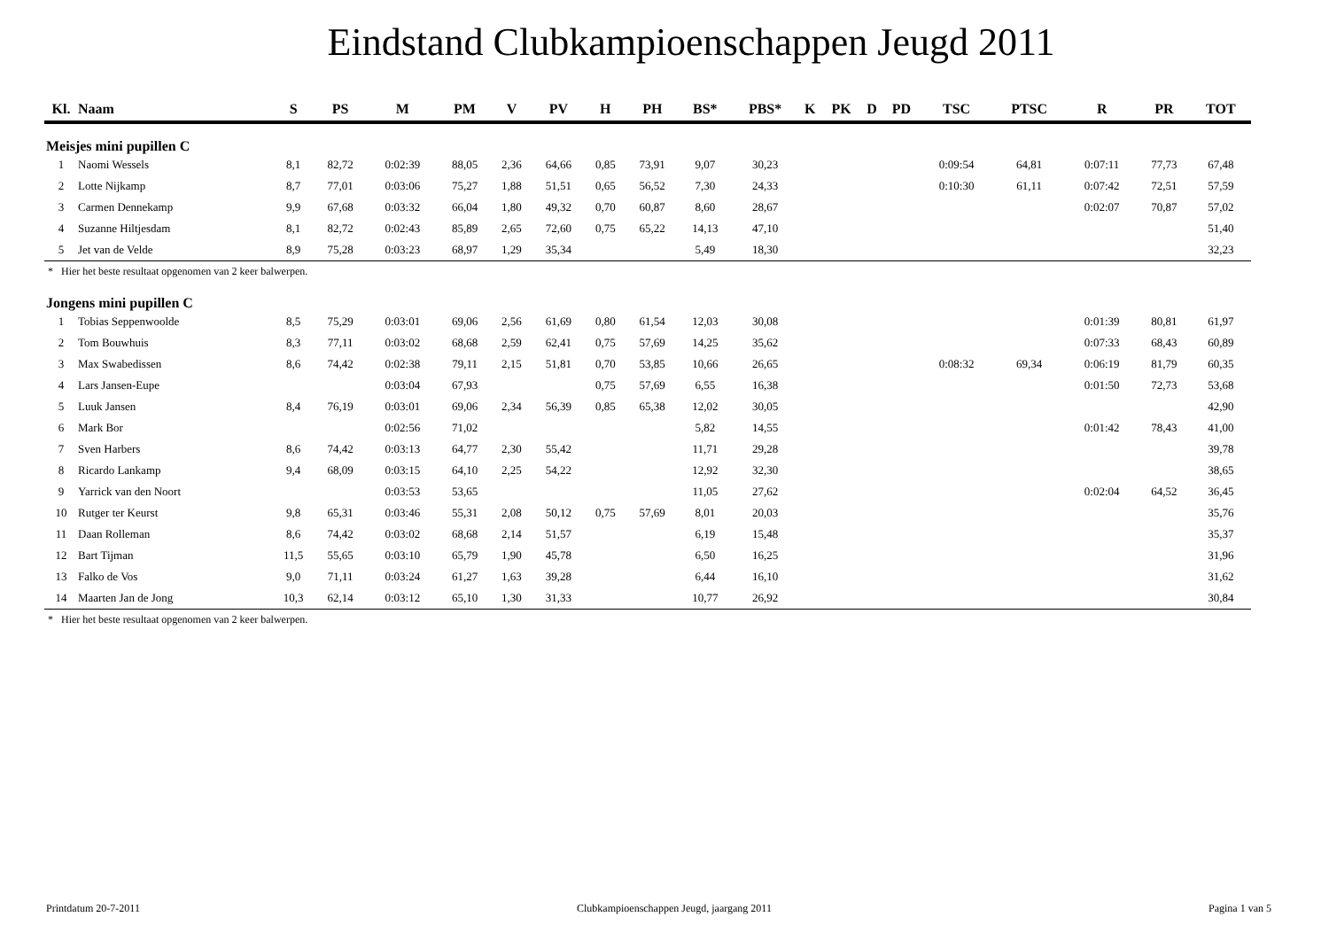Eindstand Clubkampioenschappen Jeugd 2011
| Kl. | Naam | S | PS | M | PM | V | PV | H | PH | BS* | PBS* | K | PK | D | PD | TSC | PTSC | R | PR | TOT |
| --- | --- | --- | --- | --- | --- | --- | --- | --- | --- | --- | --- | --- | --- | --- | --- | --- | --- | --- | --- | --- |
| Meisjes mini pupillen C | | | | | | | | | | | | | | | | | | | | |
| 1 | Naomi Wessels | 8,1 | 82,72 | 0:02:39 | 88,05 | 2,36 | 64,66 | 0,85 | 73,91 | 9,07 | 30,23 | | | | | 0:09:54 | 64,81 | 0:07:11 | 77,73 | 67,48 |
| 2 | Lotte Nijkamp | 8,7 | 77,01 | 0:03:06 | 75,27 | 1,88 | 51,51 | 0,65 | 56,52 | 7,30 | 24,33 | | | | | 0:10:30 | 61,11 | 0:07:42 | 72,51 | 57,59 |
| 3 | Carmen Dennekamp | 9,9 | 67,68 | 0:03:32 | 66,04 | 1,80 | 49,32 | 0,70 | 60,87 | 8,60 | 28,67 | | | | | | | 0:02:07 | 70,87 | 57,02 |
| 4 | Suzanne Hiltjesdam | 8,1 | 82,72 | 0:02:43 | 85,89 | 2,65 | 72,60 | 0,75 | 65,22 | 14,13 | 47,10 | | | | | | | | | 51,40 |
| 5 | Jet van de Velde | 8,9 | 75,28 | 0:03:23 | 68,97 | 1,29 | 35,34 | | | 5,49 | 18,30 | | | | | | | | | 32,23 |
| * Hier het beste resultaat opgenomen van 2 keer balwerpen. | | | | | | | | | | | | | | | | | | | | |
| Jongens mini pupillen C | | | | | | | | | | | | | | | | | | | | |
| 1 | Tobias Seppenwoolde | 8,5 | 75,29 | 0:03:01 | 69,06 | 2,56 | 61,69 | 0,80 | 61,54 | 12,03 | 30,08 | | | | | | | 0:01:39 | 80,81 | 61,97 |
| 2 | Tom Bouwhuis | 8,3 | 77,11 | 0:03:02 | 68,68 | 2,59 | 62,41 | 0,75 | 57,69 | 14,25 | 35,62 | | | | | | | 0:07:33 | 68,43 | 60,89 |
| 3 | Max Swabedissen | 8,6 | 74,42 | 0:02:38 | 79,11 | 2,15 | 51,81 | 0,70 | 53,85 | 10,66 | 26,65 | | | | | 0:08:32 | 69,34 | 0:06:19 | 81,79 | 60,35 |
| 4 | Lars Jansen-Eupe | | | 0:03:04 | 67,93 | | | 0,75 | 57,69 | 6,55 | 16,38 | | | | | | | 0:01:50 | 72,73 | 53,68 |
| 5 | Luuk Jansen | 8,4 | 76,19 | 0:03:01 | 69,06 | 2,34 | 56,39 | 0,85 | 65,38 | 12,02 | 30,05 | | | | | | | | | 42,90 |
| 6 | Mark Bor | | | 0:02:56 | 71,02 | | | | | 5,82 | 14,55 | | | | | | | 0:01:42 | 78,43 | 41,00 |
| 7 | Sven Harbers | 8,6 | 74,42 | 0:03:13 | 64,77 | 2,30 | 55,42 | | | 11,71 | 29,28 | | | | | | | | | 39,78 |
| 8 | Ricardo Lankamp | 9,4 | 68,09 | 0:03:15 | 64,10 | 2,25 | 54,22 | | | 12,92 | 32,30 | | | | | | | | | 38,65 |
| 9 | Yarrick van den Noort | | | 0:03:53 | 53,65 | | | | | 11,05 | 27,62 | | | | | | | 0:02:04 | 64,52 | 36,45 |
| 10 | Rutger ter Keurst | 9,8 | 65,31 | 0:03:46 | 55,31 | 2,08 | 50,12 | 0,75 | 57,69 | 8,01 | 20,03 | | | | | | | | | 35,76 |
| 11 | Daan Rolleman | 8,6 | 74,42 | 0:03:02 | 68,68 | 2,14 | 51,57 | | | 6,19 | 15,48 | | | | | | | | | 35,37 |
| 12 | Bart Tijman | 11,5 | 55,65 | 0:03:10 | 65,79 | 1,90 | 45,78 | | | 6,50 | 16,25 | | | | | | | | | 31,96 |
| 13 | Falko de Vos | 9,0 | 71,11 | 0:03:24 | 61,27 | 1,63 | 39,28 | | | 6,44 | 16,10 | | | | | | | | | 31,62 |
| 14 | Maarten Jan de Jong | 10,3 | 62,14 | 0:03:12 | 65,10 | 1,30 | 31,33 | | | 10,77 | 26,92 | | | | | | | | | 30,84 |
| * Hier het beste resultaat opgenomen van 2 keer balwerpen. | | | | | | | | | | | | | | | | | | | | |
Printdatum 20-7-2011 Clubkampioenschappen Jeugd, jaargang 2011 Pagina 1 van 5